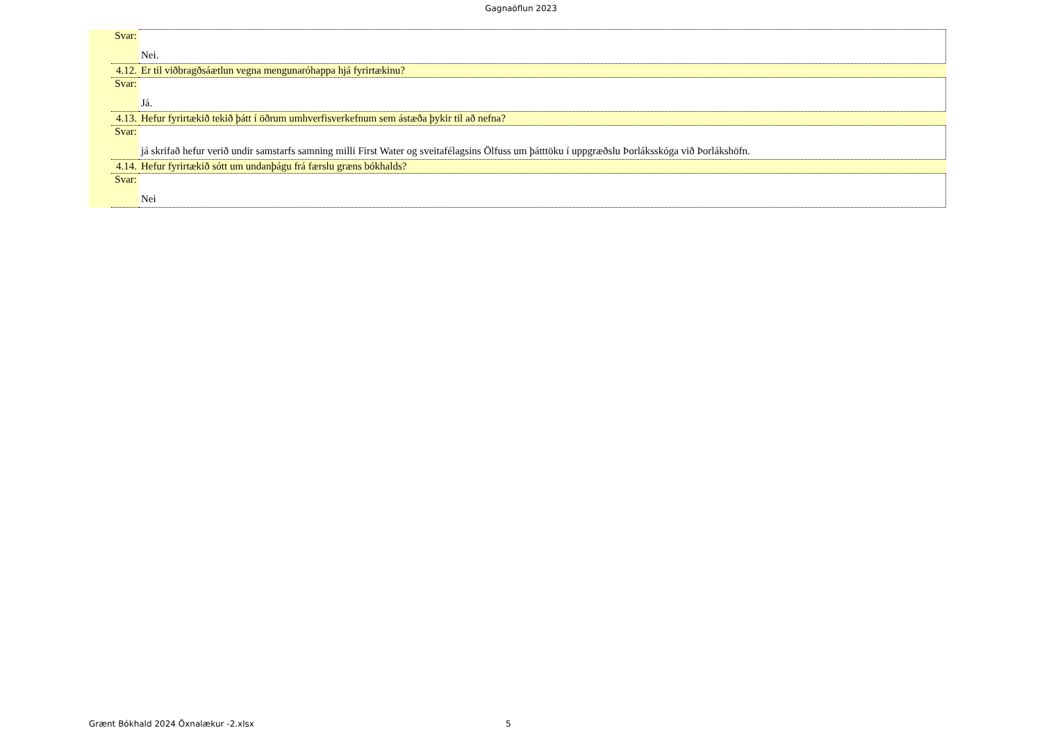Gagnaöflun 2023
| | Svar: | Nei. |
| | 4.12. | Er til viðbragðsáætlun vegna mengunaróhappa hjá fyrirtækinu? |
| | Svar: | Já. |
| | 4.13. | Hefur fyrirtækið tekið þátt í öðrum umhverfisverkefnum sem ástæða þykir til að nefna? |
| | Svar: | já skrifað hefur verið undir samstarfs samning milli First Water og sveitafélagsins Ölfuss um þátttöku í uppgræðslu Þorláksskóga við Þorlákshöfn. |
| | 4.14. | Hefur fyrirtækið sótt um undanþágu frá færslu græns bókhalds? |
| | Svar: | Nei |
Grænt Bókhald 2024 Öxnalækur -2.xlsx 5